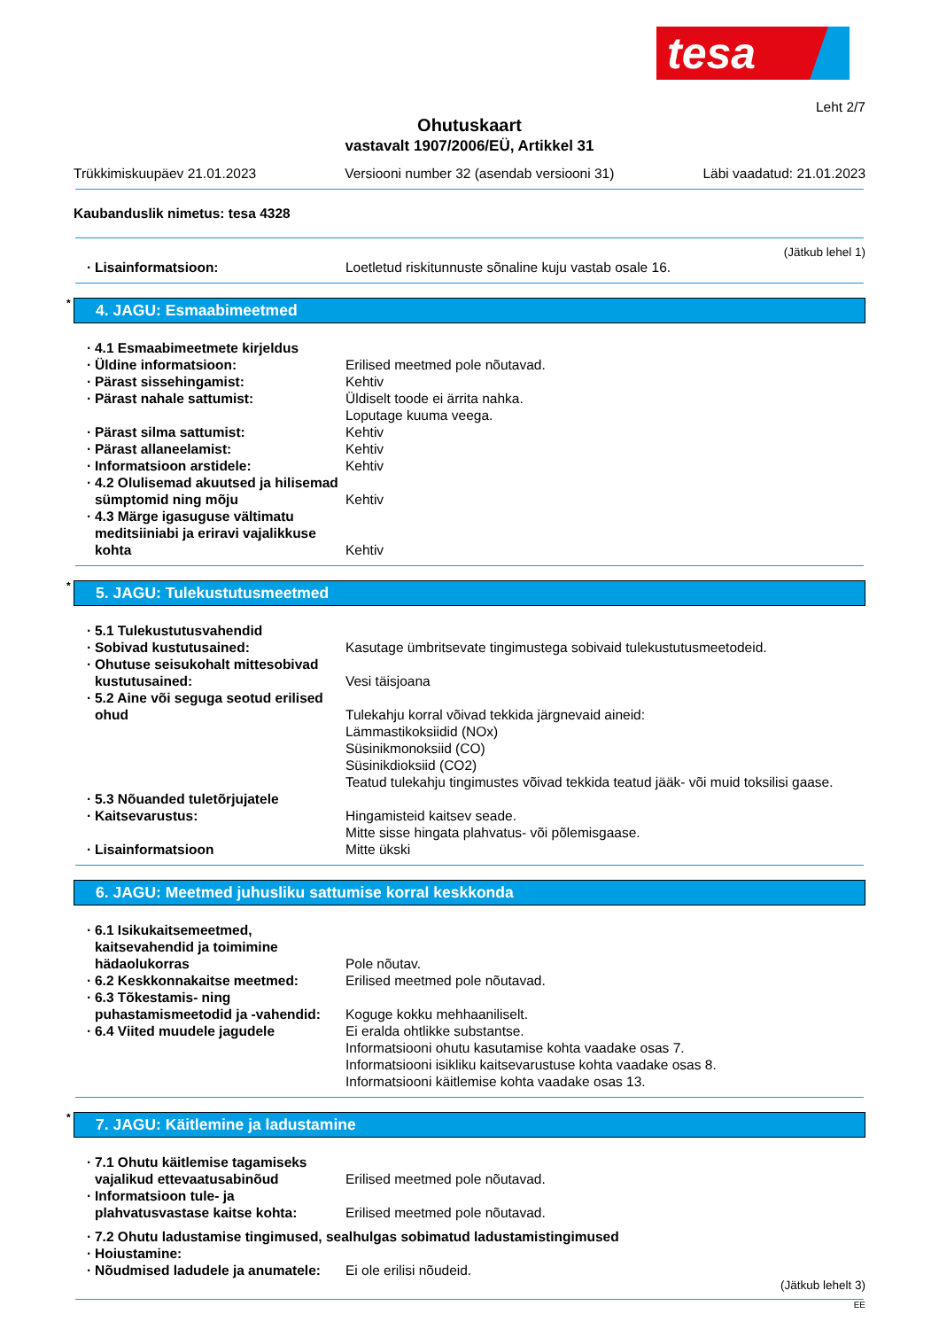tesa
Leht 2/7
Ohutuskaart
vastavalt 1907/2006/EÜ, Artikkel 31
Trükkimiskuupäev 21.01.2023 Versiooni number 32 (asendab versiooni 31) Läbi vaadatud: 21.01.2023
Kaubanduslik nimetus: tesa 4328
(Jätkub lehel 1)
Lisainformatsioon: Loetletud riskitunnuste sõnaline kuju vastab osale 16.
* 4. JAGU: Esmaabimeetmed
4.1 Esmaabimeetmete kirjeldus
Üldine informatsioon: Erilised meetmed pole nõutavad.
Pärast sissehingamist: Kehtiv
Pärast nahale sattumist: Üldiselt toode ei ärrita nahka.
Loputage kuuma veega.
Pärast silma sattumist: Kehtiv
Pärast allaneelamist: Kehtiv
Informatsioon arstidele: Kehtiv
4.2 Olulisemad akuutsed ja hilisemad sümptomid ning mõju
Kehtiv
4.3 Märge igasuguse vältimatu meditsiiniabi ja eriravi vajalikkuse kohta
Kehtiv
* 5. JAGU: Tulekustutusmeetmed
5.1 Tulekustutusvahendid
Sobivad kustutusained: Kasutage ümbritsevate tingimustega sobivaid tulekustutusmeetodeid.
Ohutuse seisukohalt mittesobivad kustutusained:
Vesi täisjoana
5.2 Aine või seguga seotud erilised ohud
Tulekahju korral võivad tekkida järgnevaid aineid:
Lämmastikoksiidid (NOx)
Süsinikmonoksiid (CO)
Süsinikdioksiid (CO2)
Teatud tulekahju tingimustes võivad tekkida teatud jääk- või muid toksilisi gaase.
5.3 Nõuanded tuletõrjujatele
Kaitsevarustus: Hingamisteid kaitsev seade.
Mitte sisse hingata plahvatus- või põlemisgaase.
Lisainformatsioon Mitte ükski
6. JAGU: Meetmed juhusliku sattumise korral keskkonda
6.1 Isikukaitsemeetmed, kaitsevahendid ja toimimine hädaolukorras
Pole nõutav.
6.2 Keskkonnakaitse meetmed: Erilised meetmed pole nõutavad.
6.3 Tõkestamis- ning puhastamismeetodid ja -vahendid:
Koguge kokku mehhaaniliselt.
6.4 Viited muudele jagudele Ei eralda ohtlikke substantse.
Informatsiooni ohutu kasutamise kohta vaadake osas 7.
Informatsiooni isikliku kaitsevarustuse kohta vaadake osas 8.
Informatsiooni käitlemise kohta vaadake osas 13.
* 7. JAGU: Käitlemine ja ladustamine
7.1 Ohutu käitlemise tagamiseks vajalikud ettevaatusabinõud
Erilised meetmed pole nõutavad.
Informatsioon tule- ja plahvatusvastase kaitse kohta:
Erilised meetmed pole nõutavad.
7.2 Ohutu ladustamise tingimused, sealhulgas sobimatud ladustamistingimused
Hoiustamine:
Nõudmised ladudele ja anumatele:
Ei ole erilisi nõudeid.
(Jätkub lehelt 3)
EE